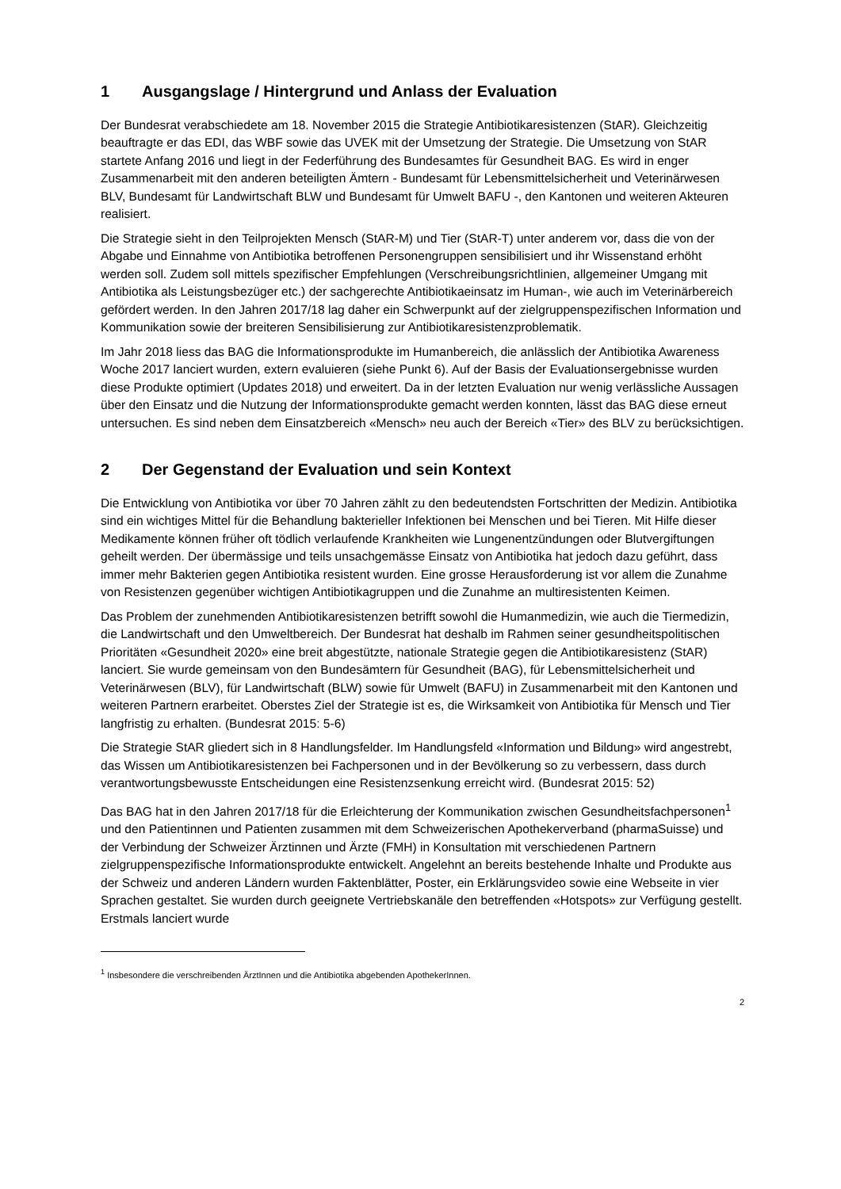1 Ausgangslage / Hintergrund und Anlass der Evaluation
Der Bundesrat verabschiedete am 18. November 2015 die Strategie Antibiotikaresistenzen (StAR). Gleichzeitig beauftragte er das EDI, das WBF sowie das UVEK mit der Umsetzung der Strategie. Die Umsetzung von StAR startete Anfang 2016 und liegt in der Federführung des Bundesamtes für Gesundheit BAG. Es wird in enger Zusammenarbeit mit den anderen beteiligten Ämtern - Bundesamt für Lebensmittelsicherheit und Veterinärwesen BLV, Bundesamt für Landwirtschaft BLW und Bundesamt für Umwelt BAFU -, den Kantonen und weiteren Akteuren realisiert.
Die Strategie sieht in den Teilprojekten Mensch (StAR-M) und Tier (StAR-T) unter anderem vor, dass die von der Abgabe und Einnahme von Antibiotika betroffenen Personengruppen sensibilisiert und ihr Wissenstand erhöht werden soll. Zudem soll mittels spezifischer Empfehlungen (Verschreibungsrichtlinien, allgemeiner Umgang mit Antibiotika als Leistungsbezüger etc.) der sachgerechte Antibiotikaeinsatz im Human-, wie auch im Veterinärbereich gefördert werden. In den Jahren 2017/18 lag daher ein Schwerpunkt auf der zielgruppenspezifischen Information und Kommunikation sowie der breiteren Sensibilisierung zur Antibiotikaresistenzproblematik.
Im Jahr 2018 liess das BAG die Informationsprodukte im Humanbereich, die anlässlich der Antibiotika Awareness Woche 2017 lanciert wurden, extern evaluieren (siehe Punkt 6). Auf der Basis der Evaluationsergebnisse wurden diese Produkte optimiert (Updates 2018) und erweitert. Da in der letzten Evaluation nur wenig verlässliche Aussagen über den Einsatz und die Nutzung der Informationsprodukte gemacht werden konnten, lässt das BAG diese erneut untersuchen. Es sind neben dem Einsatzbereich «Mensch» neu auch der Bereich «Tier» des BLV zu berücksichtigen.
2 Der Gegenstand der Evaluation und sein Kontext
Die Entwicklung von Antibiotika vor über 70 Jahren zählt zu den bedeutendsten Fortschritten der Medizin. Antibiotika sind ein wichtiges Mittel für die Behandlung bakterieller Infektionen bei Menschen und bei Tieren. Mit Hilfe dieser Medikamente können früher oft tödlich verlaufende Krankheiten wie Lungenentzündungen oder Blutvergiftungen geheilt werden. Der übermässige und teils unsachgemässe Einsatz von Antibiotika hat jedoch dazu geführt, dass immer mehr Bakterien gegen Antibiotika resistent wurden. Eine grosse Herausforderung ist vor allem die Zunahme von Resistenzen gegenüber wichtigen Antibiotikagruppen und die Zunahme an multiresistenten Keimen.
Das Problem der zunehmenden Antibiotikaresistenzen betrifft sowohl die Humanmedizin, wie auch die Tiermedizin, die Landwirtschaft und den Umweltbereich. Der Bundesrat hat deshalb im Rahmen seiner gesundheitspolitischen Prioritäten «Gesundheit 2020» eine breit abgestützte, nationale Strategie gegen die Antibiotikaresistenz (StAR) lanciert. Sie wurde gemeinsam von den Bundesämtern für Gesundheit (BAG), für Lebensmittelsicherheit und Veterinärwesen (BLV), für Landwirtschaft (BLW) sowie für Umwelt (BAFU) in Zusammenarbeit mit den Kantonen und weiteren Partnern erarbeitet. Oberstes Ziel der Strategie ist es, die Wirksamkeit von Antibiotika für Mensch und Tier langfristig zu erhalten. (Bundesrat 2015: 5-6)
Die Strategie StAR gliedert sich in 8 Handlungsfelder. Im Handlungsfeld «Information und Bildung» wird angestrebt, das Wissen um Antibiotikaresistenzen bei Fachpersonen und in der Bevölkerung so zu verbessern, dass durch verantwortungsbewusste Entscheidungen eine Resistenzsenkung erreicht wird. (Bundesrat 2015: 52)
Das BAG hat in den Jahren 2017/18 für die Erleichterung der Kommunikation zwischen Gesundheitsfachpersonen<sup>1</sup> und den Patientinnen und Patienten zusammen mit dem Schweizerischen Apothekerverband (pharmaSuisse) und der Verbindung der Schweizer Ärztinnen und Ärzte (FMH) in Konsultation mit verschiedenen Partnern zielgruppenspezifische Informationsprodukte entwickelt. Angelehnt an bereits bestehende Inhalte und Produkte aus der Schweiz und anderen Ländern wurden Faktenblätter, Poster, ein Erklärungsvideo sowie eine Webseite in vier Sprachen gestaltet. Sie wurden durch geeignete Vertriebskanäle den betreffenden «Hotspots» zur Verfügung gestellt. Erstmals lanciert wurde
<sup>1</sup> Insbesondere die verschreibenden ÄrztInnen und die Antibiotika abgebenden ApothekerInnen.
2